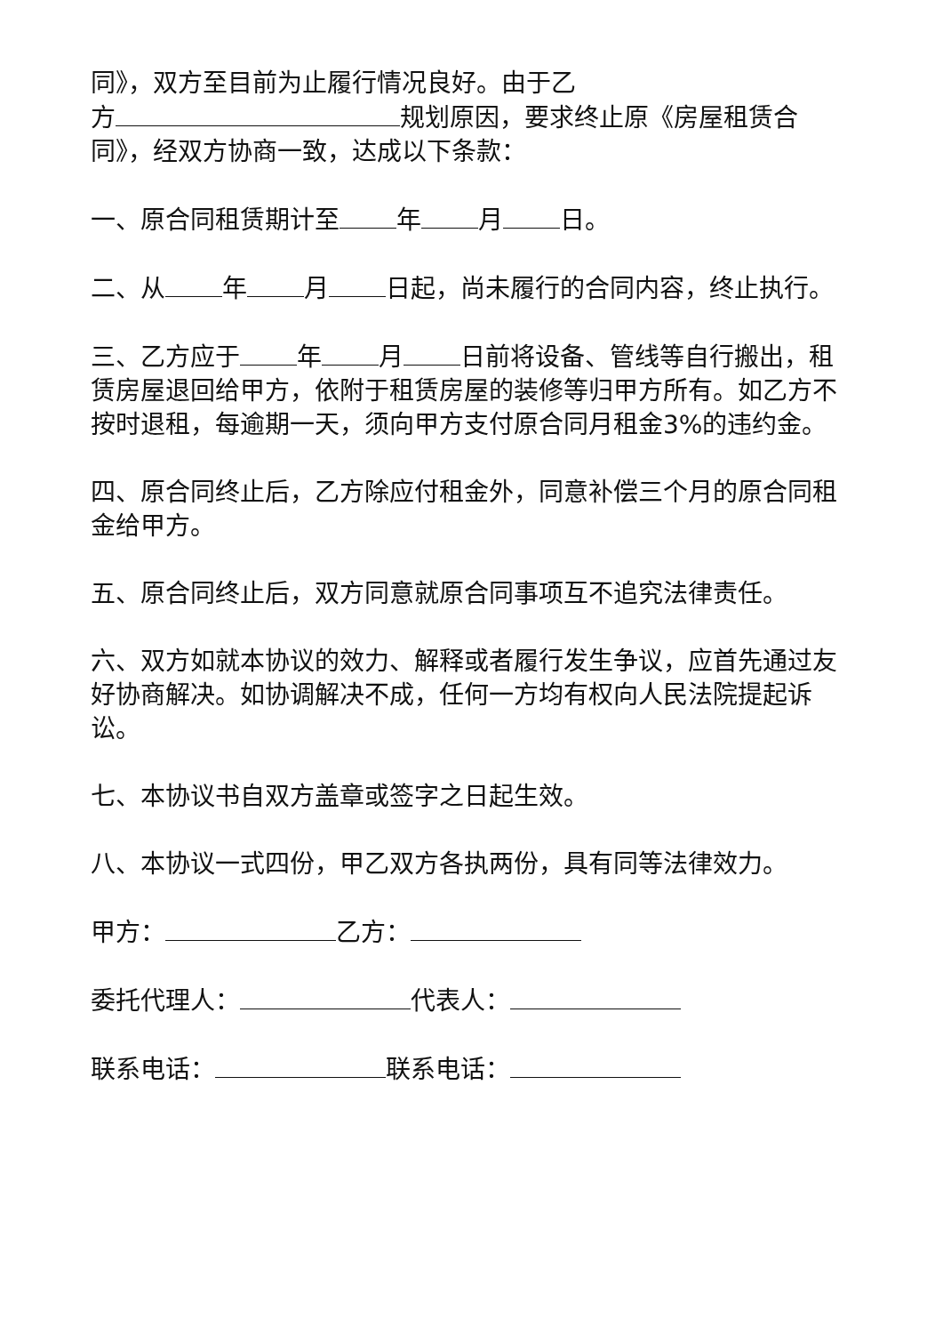同》，双方至目前为止履行情况良好。由于乙
方 规划原因，要求终止原《房屋租赁合同》，经双方协商一致，达成以下条款：
一、原合同租赁期计至 年 月 日。
二、从 年 月 日起，尚未履行的合同内容，终止执行。
三、乙方应于 年 月 日前将设备、管线等自行搬出，租赁房屋退回给甲方，依附于租赁房屋的装修等归甲方所有。如乙方不按时退租，每逾期一天，须向甲方支付原合同月租金3%的违约金。
四、原合同终止后，乙方除应付租金外，同意补偿三个月的原合同租金给甲方。
五、原合同终止后，双方同意就原合同事项互不追究法律责任。
六、双方如就本协议的效力、解释或者履行发生争议，应首先通过友好协商解决。如协调解决不成，任何一方均有权向人民法院提起诉讼。
七、本协议书自双方盖章或签字之日起生效。
八、本协议一式四份，甲乙双方各执两份，具有同等法律效力。
甲方： 乙方：
委托代理人： 代表人：
联系电话： 联系电话：